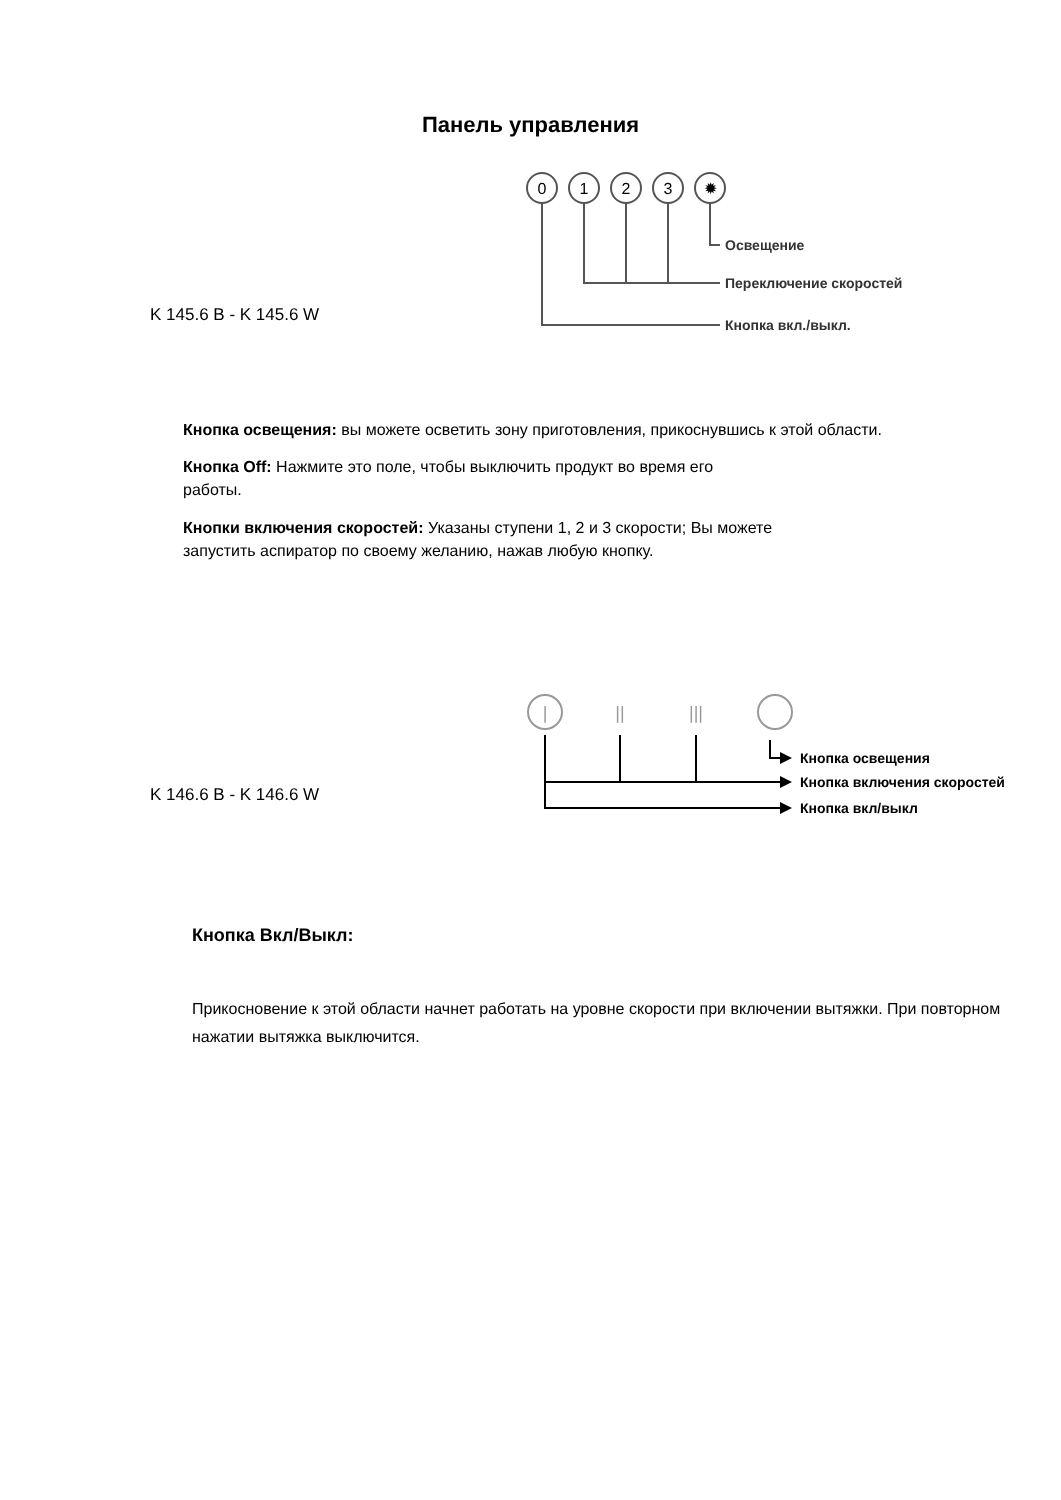Панель управления
K 145.6 B - K 145.6 W
0
1
2
3
✹
Освещение
Переключение скоростей
Кнопка вкл./выкл.
Кнопка освещения: вы можете осветить зону приготовления, прикоснувшись к этой области.
Кнопка Off: Нажмите это поле, чтобы выключить продукт во время его
работы.
Кнопки включения скоростей: Указаны ступени 1, 2 и 3 скорости; Вы можете
запустить аспиратор по своему желанию, нажав любую кнопку.
K 146.6 B - K 146.6 W
|
||
|||
Кнопка освещения
Кнопка включения скоростей
Кнопка вкл/выкл
Кнопка Вкл/Выкл:
Прикосновение к этой области начнет работать на уровне скорости при включении вытяжки. При повторном нажатии вытяжка выключится.